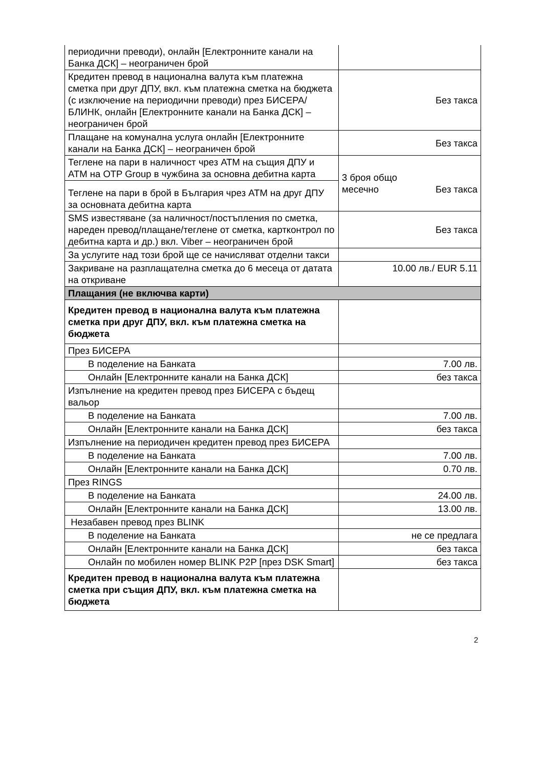| периодични преводи), онлайн [Електронните канали на Банка ДСК] – неограничен брой | |
| Кредитен превод в национална валута към платежна сметка при друг ДПУ, вкл. към платежна сметка на бюджета (с изключение на периодични преводи) през БИСЕРА/ БЛИНК, онлайн [Електронните канали на Банка ДСК] – неограничен брой | Без такса |
| Плащане на комунална услуга онлайн [Електронните канали на Банка ДСК] – неограничен брой | Без такса |
| Теглене на пари в наличност чрез АТМ на същия ДПУ и АТМ на OTP Group в чужбина за основна дебитна карта | 3 броя общо месечно Без такса |
| Теглене на пари в брой в България чрез АТМ на друг ДПУ за основната дебитна карта | |
| SMS известяване (за наличност/постъпления по сметка, нареден превод/плащане/теглене от сметка, картконтрол по дебитна карта и др.) вкл. Viber – неограничен брой | Без такса |
| За услугите над този брой ще се начисляват отделни такси | |
| Закриване на разплащателна сметка до 6 месеца от датата на откриване | 10.00 лв./ EUR 5.11 |
| Плащания (не включва карти) | |
| Кредитен превод в национална валута към платежна сметка при друг ДПУ, вкл. към платежна сметка на бюджета | |
| През БИСЕРА | |
| В поделение на Банката | 7.00 лв. |
| Онлайн [Електронните канали на Банка ДСК] | без такса |
| Изпълнение на кредитен превод през БИСЕРА с бъдещ вальор | |
| В поделение на Банката | 7.00 лв. |
| Онлайн [Електронните канали на Банка ДСК] | без такса |
| Изпълнение на периодичен кредитен превод през БИСЕРА | |
| В поделение на Банката | 7.00 лв. |
| Онлайн [Електронните канали на Банка ДСК] | 0.70 лв. |
| През RINGS | |
| В поделение на Банката | 24.00 лв. |
| Онлайн [Електронните канали на Банка ДСК] | 13.00 лв. |
| Незабавен превод през BLINK | |
| В поделение на Банката | не се предлага |
| Онлайн [Електронните канали на Банка ДСК] | без такса |
| Онлайн по мобилен номер BLINK P2P [през DSK Smart] | без такса |
| Кредитен превод в национална валута към платежна сметка при същия ДПУ, вкл. към платежна сметка на бюджета | |
2